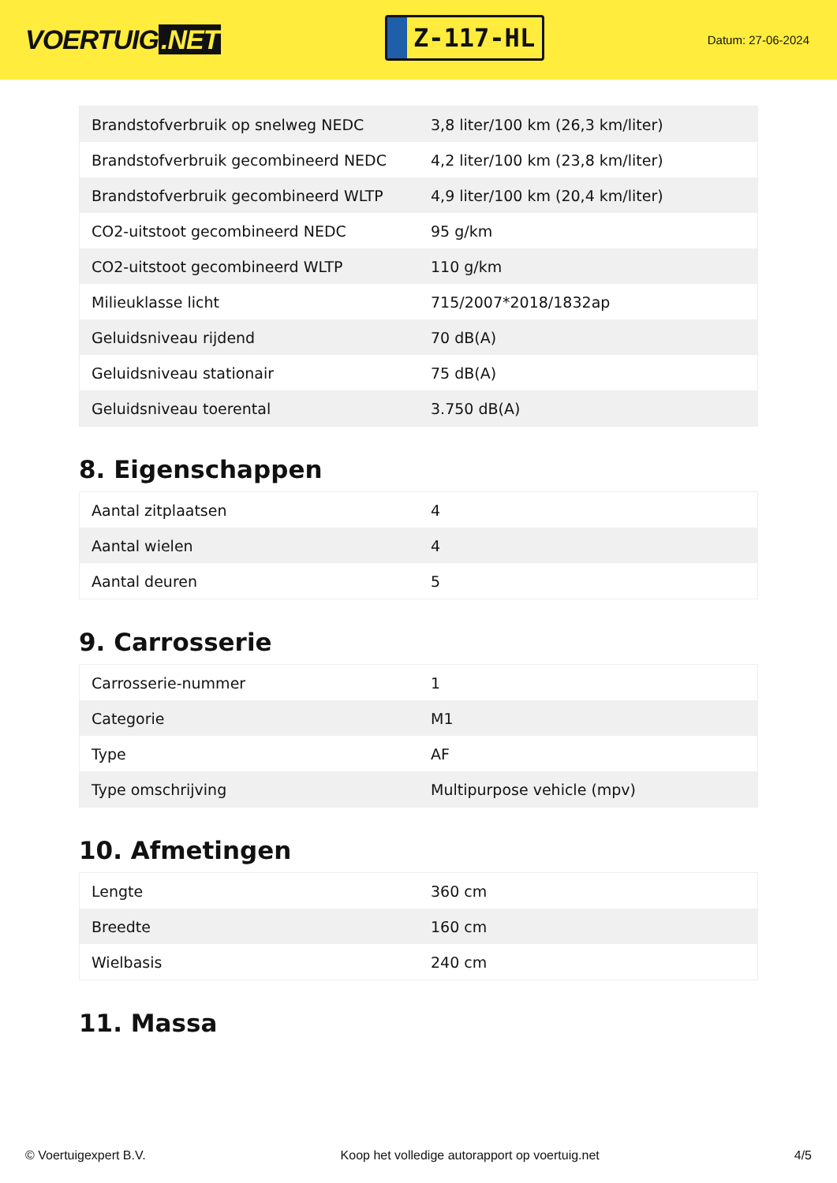VOERTUIG.NET
Z-117-HL
Datum: 27-06-2024
| Brandstofverbruik op snelweg NEDC | 3,8 liter/100 km (26,3 km/liter) |
| Brandstofverbruik gecombineerd NEDC | 4,2 liter/100 km (23,8 km/liter) |
| Brandstofverbruik gecombineerd WLTP | 4,9 liter/100 km (20,4 km/liter) |
| CO2-uitstoot gecombineerd NEDC | 95 g/km |
| CO2-uitstoot gecombineerd WLTP | 110 g/km |
| Milieuklasse licht | 715/2007*2018/1832ap |
| Geluidsniveau rijdend | 70 dB(A) |
| Geluidsniveau stationair | 75 dB(A) |
| Geluidsniveau toerental | 3.750 dB(A) |
8. Eigenschappen
| Aantal zitplaatsen | 4 |
| Aantal wielen | 4 |
| Aantal deuren | 5 |
9. Carrosserie
| Carrosserie-nummer | 1 |
| Categorie | M1 |
| Type | AF |
| Type omschrijving | Multipurpose vehicle (mpv) |
10. Afmetingen
| Lengte | 360 cm |
| Breedte | 160 cm |
| Wielbasis | 240 cm |
11. Massa
© Voertuigexpert B.V. Koop het volledige autorapport op voertuig.net 4/5